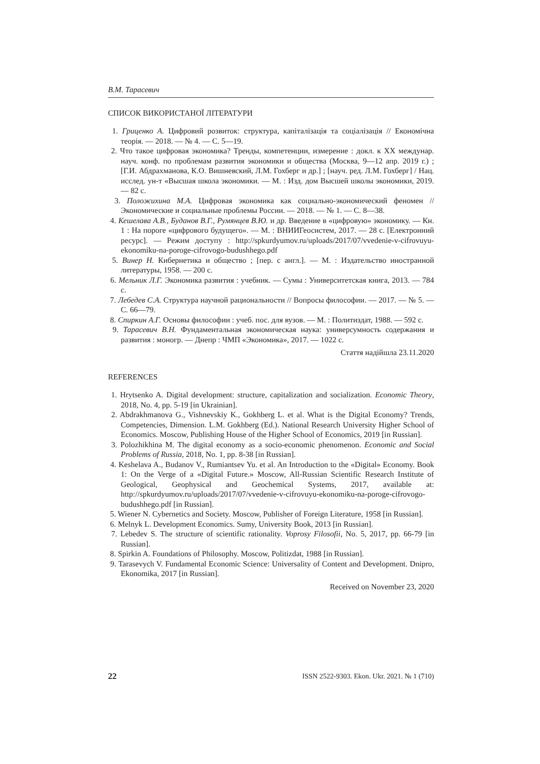В.М. Тарасевич
СПИСОК ВИКОРИСТАНОЇ ЛІТЕРАТУРИ
1. Гриценко А. Цифровий розвиток: структура, капіталізація та соціалізація // Економічна теорія. — 2018. — № 4. — С. 5—19.
2. Что такое цифровая экономика? Тренды, компетенции, измерение : докл. к XX междунар. науч. конф. по проблемам развития экономики и общества (Москва, 9—12 апр. 2019 г.) ; [Г.И. Абдрахманова, К.О. Вишневский, Л.М. Гохберг и др.] ; [науч. ред. Л.М. Гохберг] / Нац. исслед. ун-т «Высшая школа экономики. — М. : Изд. дом Высшей школы экономики, 2019. — 82 с.
3. Положихина М.А. Цифровая экономика как социально-экономический феномен // Экономические и социальные проблемы России. — 2018. — № 1. — С. 8—38.
4. Кешелава А.В., Буданов В.Г., Румянцев В.Ю. и др. Введение в «цифровую» экономику. — Кн. 1 : На пороге «цифрового будущего». — М. : ВНИИГеосистем, 2017. — 28 с. [Електронний ресурс]. — Режим доступу : http://spkurdyumov.ru/uploads/2017/07/vvedenie-v-cifrovuyu-ekonomiku-na-poroge-cifrovogo-budushhego.pdf
5. Винер Н. Кибернетика и общество ; [пер. с англ.]. — М. : Издательство иностранной литературы, 1958. — 200 с.
6. Мельник Л.Г. Экономика развития : учебник. — Сумы : Университетская книга, 2013. — 784 с.
7. Лебедев С.А. Структура научной рациональности // Вопросы философии. — 2017. — № 5. — С. 66—79.
8. Спиркин А.Г. Основы философии : учеб. пос. для вузов. — М. : Политиздат, 1988. — 592 с.
9. Тарасевич В.Н. Фундаментальная экономическая наука: универсумность содержания и развития : моногр. — Днепр : ЧМП «Экономика», 2017. — 1022 с.
Стаття надійшла 23.11.2020
REFERENCES
1. Hrytsenko A. Digital development: structure, capitalization and socialization. Economic Theory, 2018, No. 4, pp. 5-19 [in Ukrainian].
2. Abdrakhmanova G., Vishnevskiy K., Gokhberg L. et al. What is the Digital Economy? Trends, Competencies, Dimension. L.M. Gokhberg (Ed.). National Research University Higher School of Economics. Moscow, Publishing House of the Higher School of Economics, 2019 [in Russian].
3. Polozhikhina M. The digital economy as a socio-economic phenomenon. Economic and Social Problems of Russia, 2018, No. 1, pp. 8-38 [in Russian].
4. Keshelava A., Budanov V., Rumiantsev Yu. et al. An Introduction to the «Digital» Economy. Book 1: On the Verge of a «Digital Future.» Moscow, All-Russian Scientific Research Institute of Geological, Geophysical and Geochemical Systems, 2017, available at: http://spkurdyumov.ru/uploads/2017/07/vvedenie-v-cifrovuyu-ekonomiku-na-poroge-cifrovogo-budushhego.pdf [in Russian].
5. Wiener N. Cybernetics and Society. Moscow, Publisher of Foreign Literature, 1958 [in Russian].
6. Melnyk L. Development Economics. Sumy, University Book, 2013 [in Russian].
7. Lebedev S. The structure of scientific rationality. Voprosy Filosofii, No. 5, 2017, pp. 66-79 [in Russian].
8. Spirkin A. Foundations of Philosophy. Moscow, Politizdat, 1988 [in Russian].
9. Tarasevych V. Fundamental Economic Science: Universality of Content and Development. Dnipro, Ekonomika, 2017 [in Russian].
Received on November 23, 2020
22 ISSN 2522-9303. Ekon. Ukr. 2021. № 1 (710)